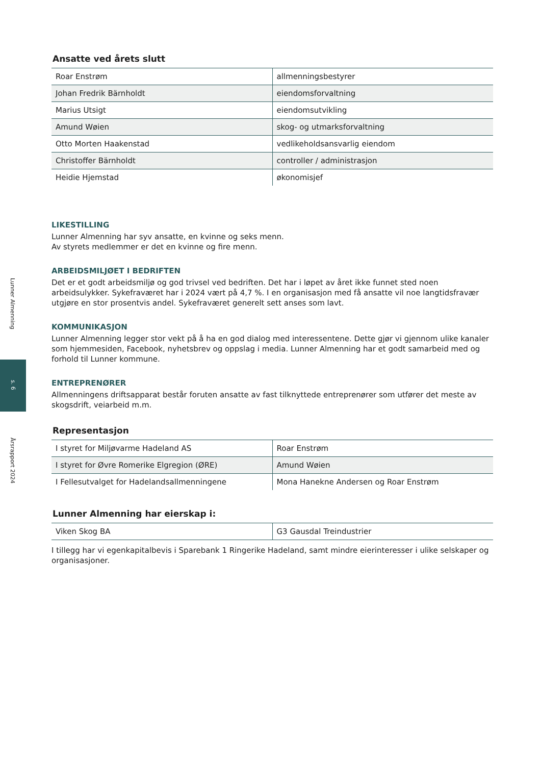Lunner Almenning
s. 6
Årsrapport 2024
Ansatte ved årets slutt
| Roar Enstrøm | allmenningsbestyrer |
| Johan Fredrik Bärnholdt | eiendomsforvaltning |
| Marius Utsigt | eiendomsutvikling |
| Amund Wøien | skog- og utmarksforvaltning |
| Otto Morten Haakenstad | vedlikeholdsansvarlig eiendom |
| Christoffer Bärnholdt | controller / administrasjon |
| Heidie Hjemstad | økonomisjef |
LIKESTILLING
Lunner Almenning har syv ansatte, en kvinne og seks menn.
Av styrets medlemmer er det en kvinne og fire menn.
ARBEIDSMILJØET I BEDRIFTEN
Det er et godt arbeidsmiljø og god trivsel ved bedriften. Det har i løpet av året ikke funnet sted noen arbeidsulykker. Sykefraværet har i 2024 vært på 4,7 %. I en organisasjon med få ansatte vil noe langtidsfravær utgjøre en stor prosentvis andel. Sykefraværet generelt sett anses som lavt.
KOMMUNIKASJON
Lunner Almenning legger stor vekt på å ha en god dialog med interessentene. Dette gjør vi gjennom ulike kanaler som hjemmesiden, Facebook, nyhetsbrev og oppslag i media. Lunner Almenning har et godt samarbeid med og forhold til Lunner kommune.
ENTREPRENØRER
Allmenningens driftsapparat består foruten ansatte av fast tilknyttede entreprenører som utfører det meste av skogsdrift, veiarbeid m.m.
Representasjon
| I styret for Miljøvarme Hadeland AS | Roar Enstrøm |
| I styret for Øvre Romerike Elgregion (ØRE) | Amund Wøien |
| I Fellesutvalget for Hadelandsallmenningene | Mona Hanekne Andersen og Roar Enstrøm |
Lunner Almenning har eierskap i:
| Viken Skog BA | G3 Gausdal Treindustrier |
I tillegg har vi egenkapitalbevis i Sparebank 1 Ringerike Hadeland, samt mindre eierinteresser i ulike selskaper og organisasjoner.